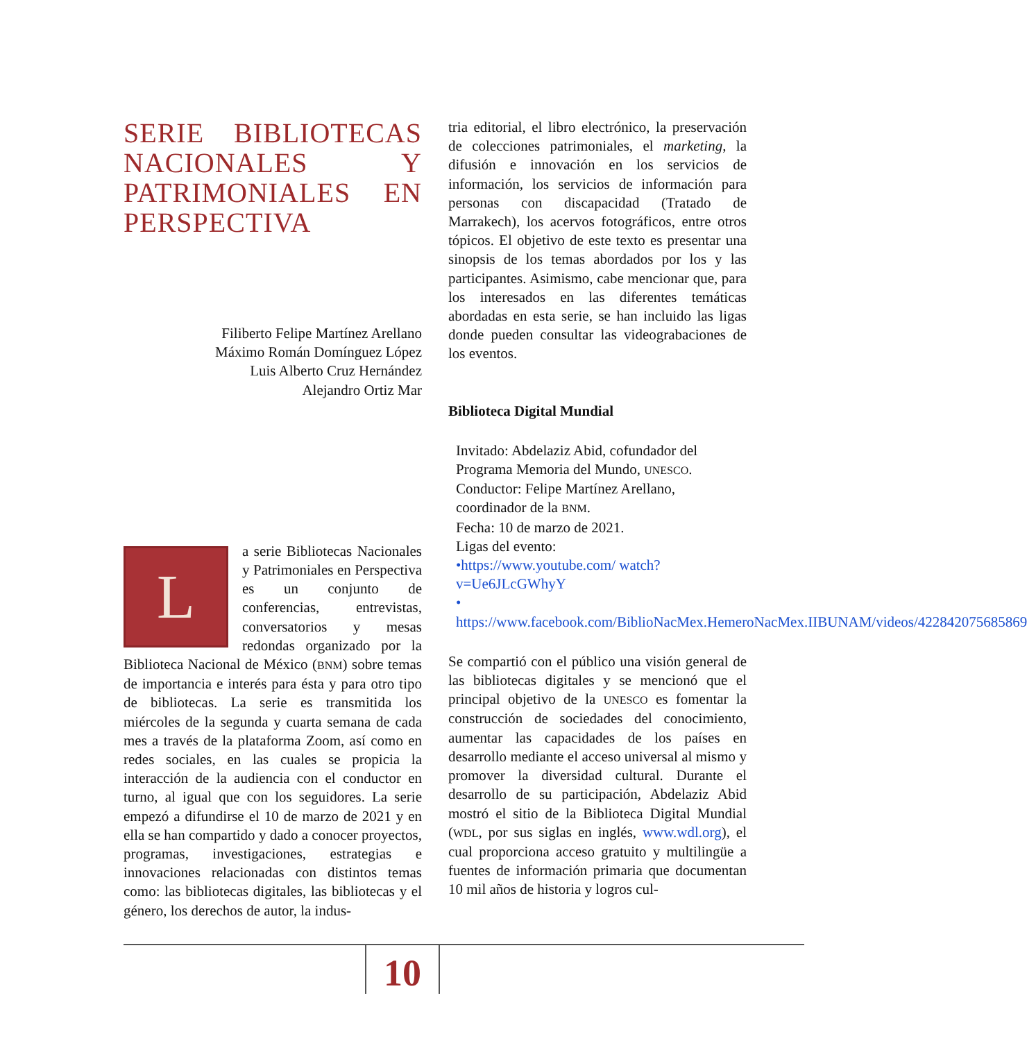SERIE BIBLIOTECAS NACIONALES Y PATRIMONIALES EN PERSPECTIVA
Filiberto Felipe Martínez Arellano
Máximo Román Domínguez López
Luis Alberto Cruz Hernández
Alejandro Ortiz Mar
La serie Bibliotecas Nacionales y Patrimoniales en Perspectiva es un conjunto de conferencias, entrevistas, conversatorios y mesas redondas organizado por la Biblioteca Nacional de México (BNM) sobre temas de importancia e interés para ésta y para otro tipo de bibliotecas. La serie es transmitida los miércoles de la segunda y cuarta semana de cada mes a través de la plataforma Zoom, así como en redes sociales, en las cuales se propicia la interacción de la audiencia con el conductor en turno, al igual que con los seguidores. La serie empezó a difundirse el 10 de marzo de 2021 y en ella se han compartido y dado a conocer proyectos, programas, investigaciones, estrategias e innovaciones relacionadas con distintos temas como: las bibliotecas digitales, las bibliotecas y el género, los derechos de autor, la indus-
tria editorial, el libro electrónico, la preservación de colecciones patrimoniales, el marketing, la difusión e innovación en los servicios de información, los servicios de información para personas con discapacidad (Tratado de Marrakech), los acervos fotográficos, entre otros tópicos. El objetivo de este texto es presentar una sinopsis de los temas abordados por los y las participantes. Asimismo, cabe mencionar que, para los interesados en las diferentes temáticas abordadas en esta serie, se han incluido las ligas donde pueden consultar las videograbaciones de los eventos.
Biblioteca Digital Mundial
Invitado: Abdelaziz Abid, cofundador del Programa Memoria del Mundo, UNESCO.
Conductor: Felipe Martínez Arellano, coordinador de la BNM.
Fecha: 10 de marzo de 2021.
Ligas del evento:
•https://www.youtube.com/ watch?v=Ue6JLcGWhyY
• https://www.facebook.com/BiblioNacMex.HemeroNacMex.IIBUNAM/videos/422842075685869
Se compartió con el público una visión general de las bibliotecas digitales y se mencionó que el principal objetivo de la UNESCO es fomentar la construcción de sociedades del conocimiento, aumentar las capacidades de los países en desarrollo mediante el acceso universal al mismo y promover la diversidad cultural. Durante el desarrollo de su participación, Abdelaziz Abid mostró el sitio de la Biblioteca Digital Mundial (WDL, por sus siglas en inglés, www.wdl.org), el cual proporciona acceso gratuito y multilingüe a fuentes de información primaria que documentan 10 mil años de historia y logros cul-
10